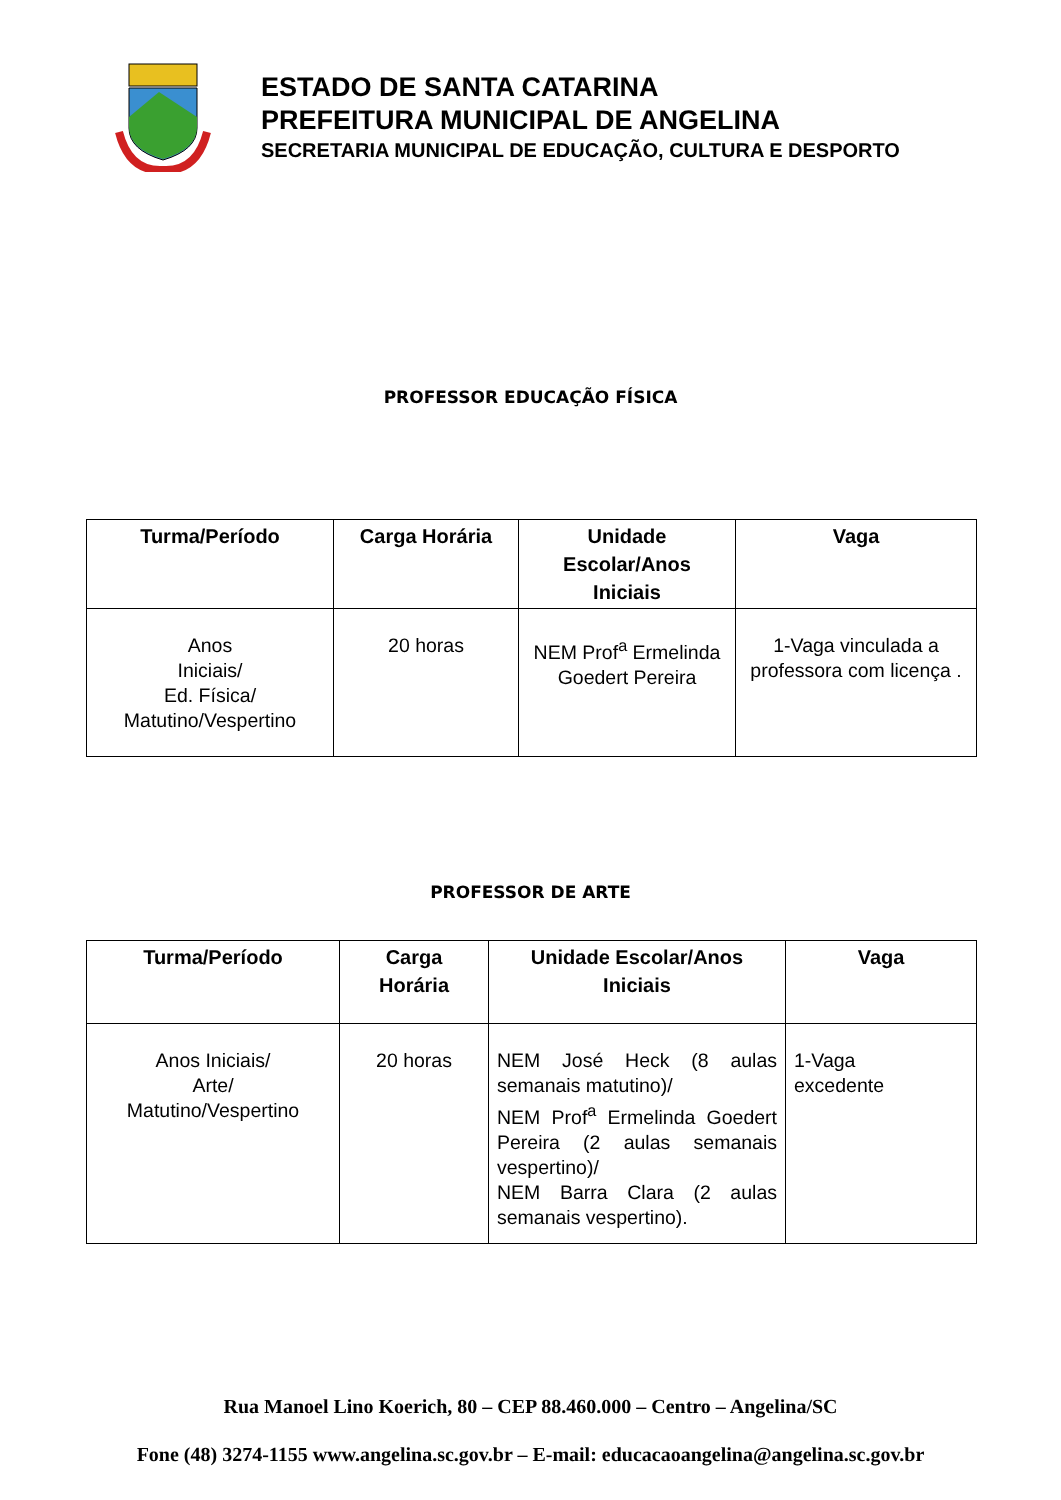ESTADO DE SANTA CATARINA
PREFEITURA MUNICIPAL DE ANGELINA
SECRETARIA MUNICIPAL DE EDUCAÇÃO, CULTURA E DESPORTO
PROFESSOR EDUCAÇÃO FÍSICA
| Turma/Período | Carga Horária | Unidade Escolar/Anos Iniciais | Vaga |
| --- | --- | --- | --- |
| Anos Iniciais/ Ed. Física/ Matutino/Vespertino | 20 horas | NEM Prof<sup>a</sup> Ermelinda Goedert Pereira | 1-Vaga vinculada a professora com licença . |
PROFESSOR DE ARTE
| Turma/Período | Carga Horária | Unidade Escolar/Anos Iniciais | Vaga |
| --- | --- | --- | --- |
| Anos Iniciais/ Arte/ Matutino/Vespertino | 20 horas | NEM José Heck (8 aulas semanais matutino)/ NEM Prof<sup>a</sup> Ermelinda Goedert Pereira (2 aulas semanais vespertino)/ NEM Barra Clara (2 aulas semanais vespertino). | 1-Vaga excedente |
Rua Manoel Lino Koerich, 80 – CEP 88.460.000 – Centro – Angelina/SC
Fone (48) 3274-1155 www.angelina.sc.gov.br – E-mail: educacaoangelina@angelina.sc.gov.br